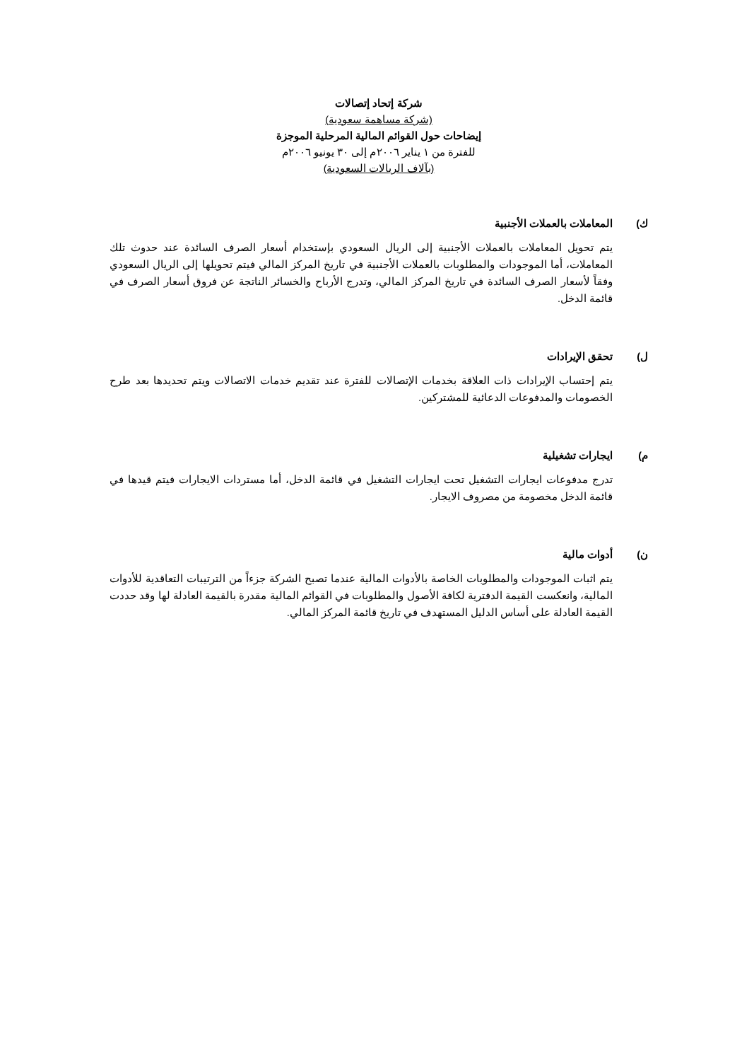شركة إتحاد إتصالات
(شركة مساهمة سعودية)
إيضاحات حول القوائم المالية المرحلية الموجزة
للفترة من ١ يناير ٢٠٠٦م إلى ٣٠ يونيو ٢٠٠٦م
(بآلاف الريالات السعودية)
ك) المعاملات بالعملات الأجنبية
يتم تحويل المعاملات بالعملات الأجنبية إلى الريال السعودي بإستخدام أسعار الصرف السائدة عند حدوث تلك المعاملات، أما الموجودات والمطلوبات بالعملات الأجنبية في تاريخ المركز المالي فيتم تحويلها إلى الريال السعودي وفقاً لأسعار الصرف السائدة في تاريخ المركز المالي، وتدرج الأرباح والخسائر الناتجة عن فروق أسعار الصرف في قائمة الدخل.
ل) تحقق الإيرادات
يتم إحتساب الإيرادات ذات العلاقة بخدمات الإتصالات للفترة عند تقديم خدمات الاتصالات ويتم تحديدها بعد طرح الخصومات والمدفوعات الدعائية للمشتركين.
م) ايجارات تشغيلية
تدرج مدفوعات ايجارات التشغيل تحت ايجارات التشغيل في قائمة الدخل، أما مستردات الايجارات فيتم قيدها في قائمة الدخل مخصومة من مصروف الايجار.
ن) أدوات مالية
يتم اثبات الموجودات والمطلوبات الخاصة بالأدوات المالية عندما تصبح الشركة جزءاً من الترتيبات التعاقدية للأدوات المالية، وانعكست القيمة الدفترية لكافة الأصول والمطلوبات في القوائم المالية مقدرة بالقيمة العادلة لها وقد حددت القيمة العادلة على أساس الدليل المستهدف في تاريخ قائمة المركز المالي.